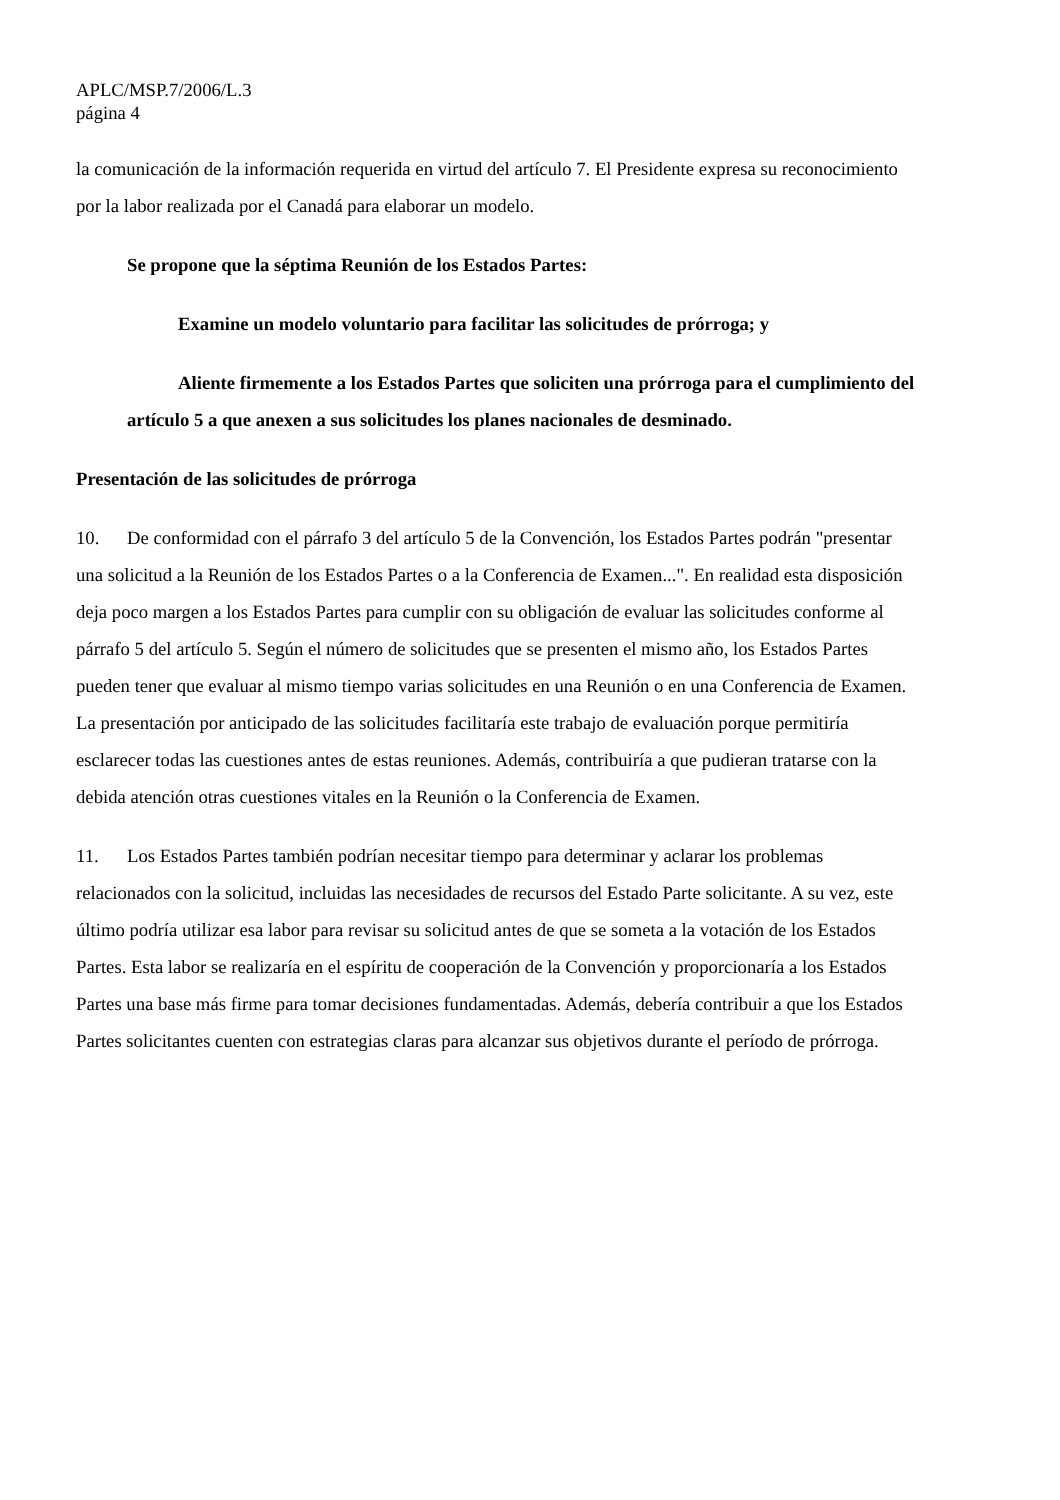APLC/MSP.7/2006/L.3
página 4
la comunicación de la información requerida en virtud del artículo 7. El Presidente expresa su reconocimiento por la labor realizada por el Canadá para elaborar un modelo.
Se propone que la séptima Reunión de los Estados Partes:
Examine un modelo voluntario para facilitar las solicitudes de prórroga; y
Aliente firmemente a los Estados Partes que soliciten una prórroga para el cumplimiento del artículo 5 a que anexen a sus solicitudes los planes nacionales de desminado.
Presentación de las solicitudes de prórroga
10. De conformidad con el párrafo 3 del artículo 5 de la Convención, los Estados Partes podrán "presentar una solicitud a la Reunión de los Estados Partes o a la Conferencia de Examen...". En realidad esta disposición deja poco margen a los Estados Partes para cumplir con su obligación de evaluar las solicitudes conforme al párrafo 5 del artículo 5. Según el número de solicitudes que se presenten el mismo año, los Estados Partes pueden tener que evaluar al mismo tiempo varias solicitudes en una Reunión o en una Conferencia de Examen. La presentación por anticipado de las solicitudes facilitaría este trabajo de evaluación porque permitiría esclarecer todas las cuestiones antes de estas reuniones. Además, contribuiría a que pudieran tratarse con la debida atención otras cuestiones vitales en la Reunión o la Conferencia de Examen.
11. Los Estados Partes también podrían necesitar tiempo para determinar y aclarar los problemas relacionados con la solicitud, incluidas las necesidades de recursos del Estado Parte solicitante. A su vez, este último podría utilizar esa labor para revisar su solicitud antes de que se someta a la votación de los Estados Partes. Esta labor se realizaría en el espíritu de cooperación de la Convención y proporcionaría a los Estados Partes una base más firme para tomar decisiones fundamentadas. Además, debería contribuir a que los Estados Partes solicitantes cuenten con estrategias claras para alcanzar sus objetivos durante el período de prórroga.